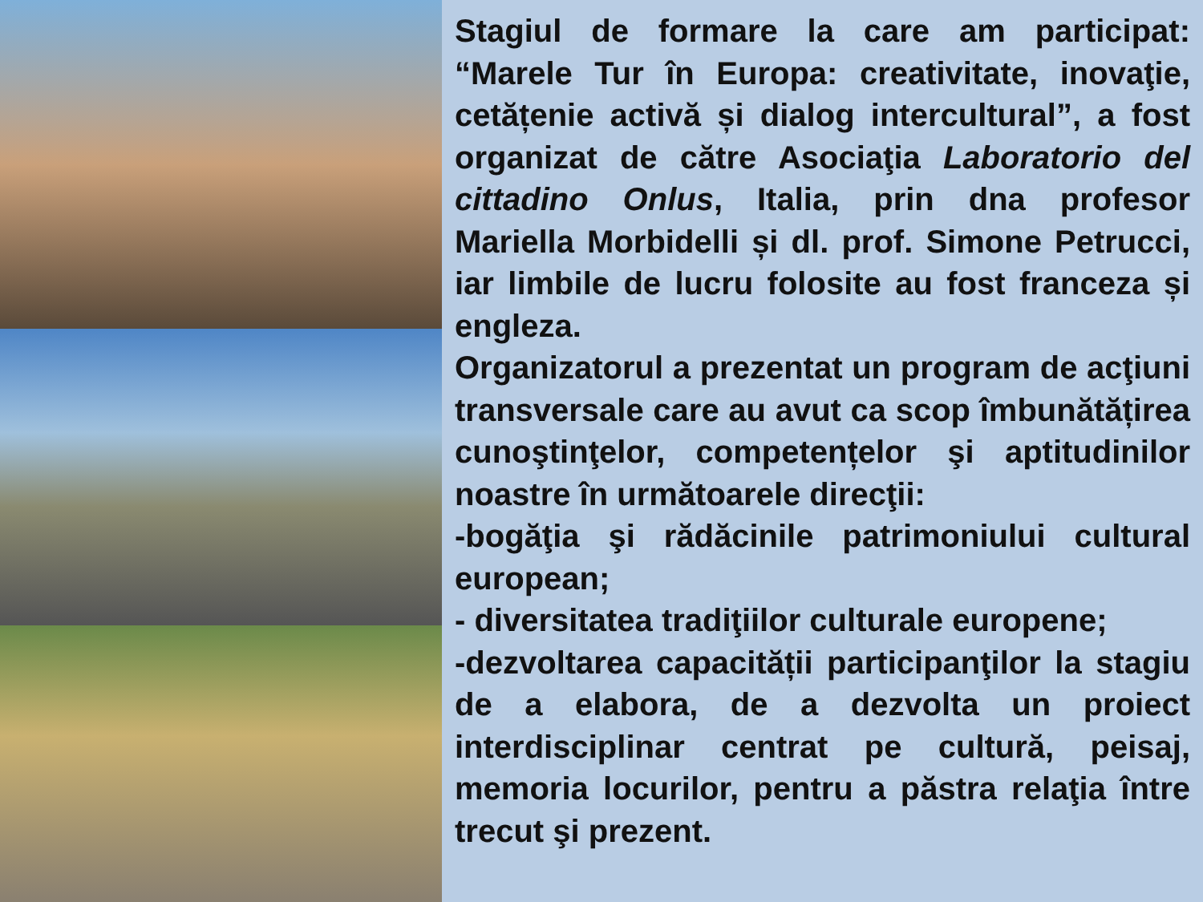Stagiul de formare la care am participat: “Marele Tur în Europa: creativitate, inovaţie, cetățenie activă și dialog intercultural”, a fost organizat de către Asociaţia Laboratorio del cittadino Onlus, Italia, prin dna profesor Mariella Morbidelli și dl. prof. Simone Petrucci, iar limbile de lucru folosite au fost franceza și engleza.
Organizatorul a prezentat un program de acţiuni transversale care au avut ca scop îmbunătățirea cunoştinţelor, competențelor şi aptitudinilor noastre în următoarele direcţii:
-bogăţia şi rădăcinile patrimoniului cultural european;
- diversitatea tradiţiilor culturale europene;
-dezvoltarea capacității participanţilor la stagiu de a elabora, de a dezvolta un proiect interdisciplinar centrat pe cultură, peisaj, memoria locurilor, pentru a păstra relaţia între trecut şi prezent.